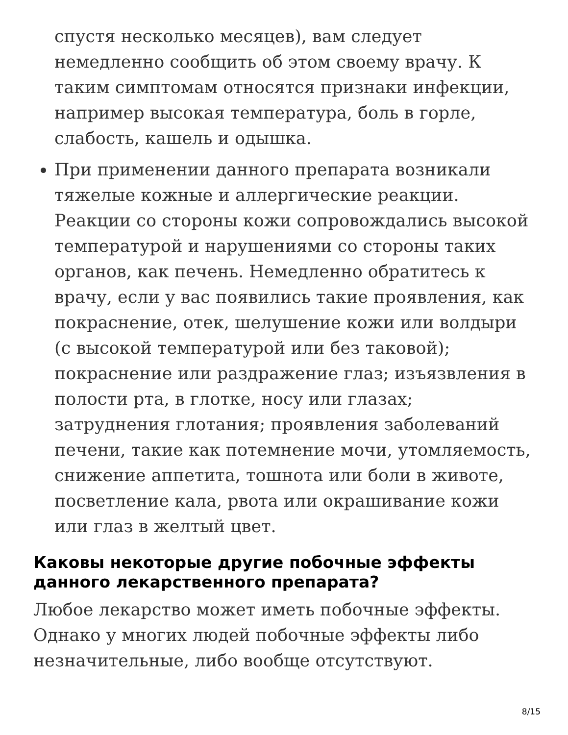спустя несколько месяцев), вам следует немедленно сообщить об этом своему врачу. К таким симптомам относятся признаки инфекции, например высокая температура, боль в горле, слабость, кашель и одышка.
При применении данного препарата возникали тяжелые кожные и аллергические реакции. Реакции со стороны кожи сопровождались высокой температурой и нарушениями со стороны таких органов, как печень. Немедленно обратитесь к врачу, если у вас появились такие проявления, как покраснение, отек, шелушение кожи или волдыри (с высокой температурой или без таковой); покраснение или раздражение глаз; изъязвления в полости рта, в глотке, носу или глазах; затруднения глотания; проявления заболеваний печени, такие как потемнение мочи, утомляемость, снижение аппетита, тошнота или боли в животе, посветление кала, рвота или окрашивание кожи или глаз в желтый цвет.
Каковы некоторые другие побочные эффекты данного лекарственного препарата?
Любое лекарство может иметь побочные эффекты. Однако у многих людей побочные эффекты либо незначительные, либо вообще отсутствуют.
8/15